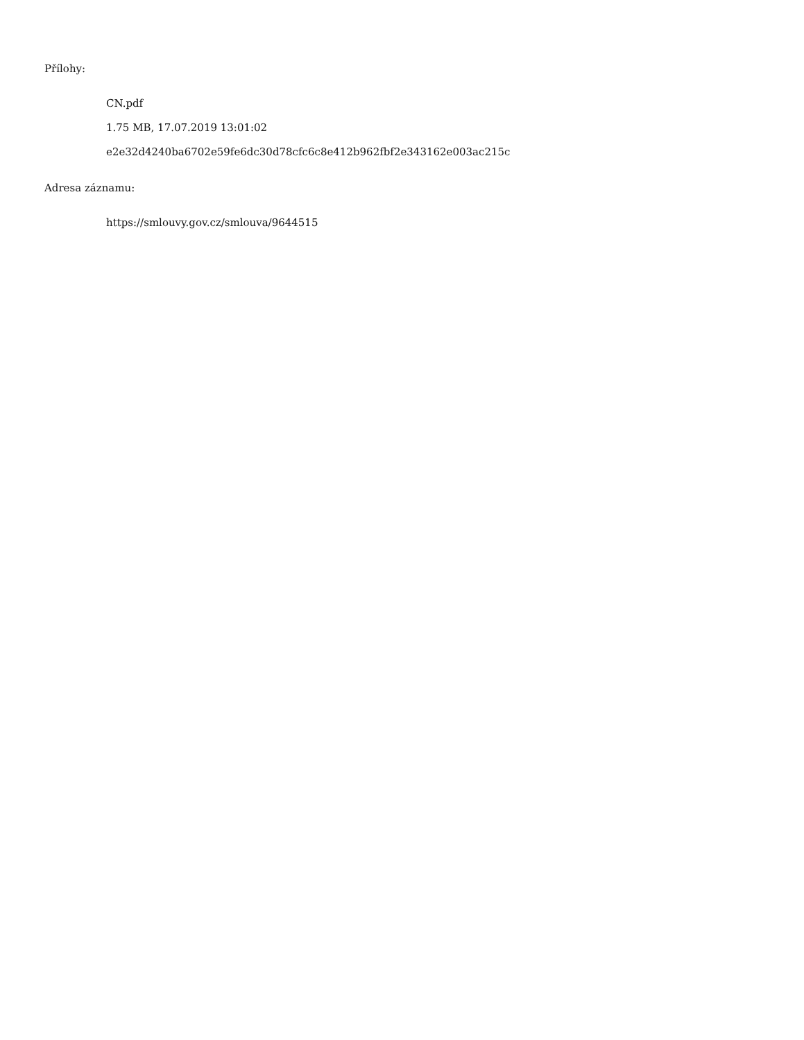Přílohy:
CN.pdf
1.75 MB, 17.07.2019 13:01:02
e2e32d4240ba6702e59fe6dc30d78cfc6c8e412b962fbf2e343162e003ac215c
Adresa záznamu:
https://smlouvy.gov.cz/smlouva/9644515